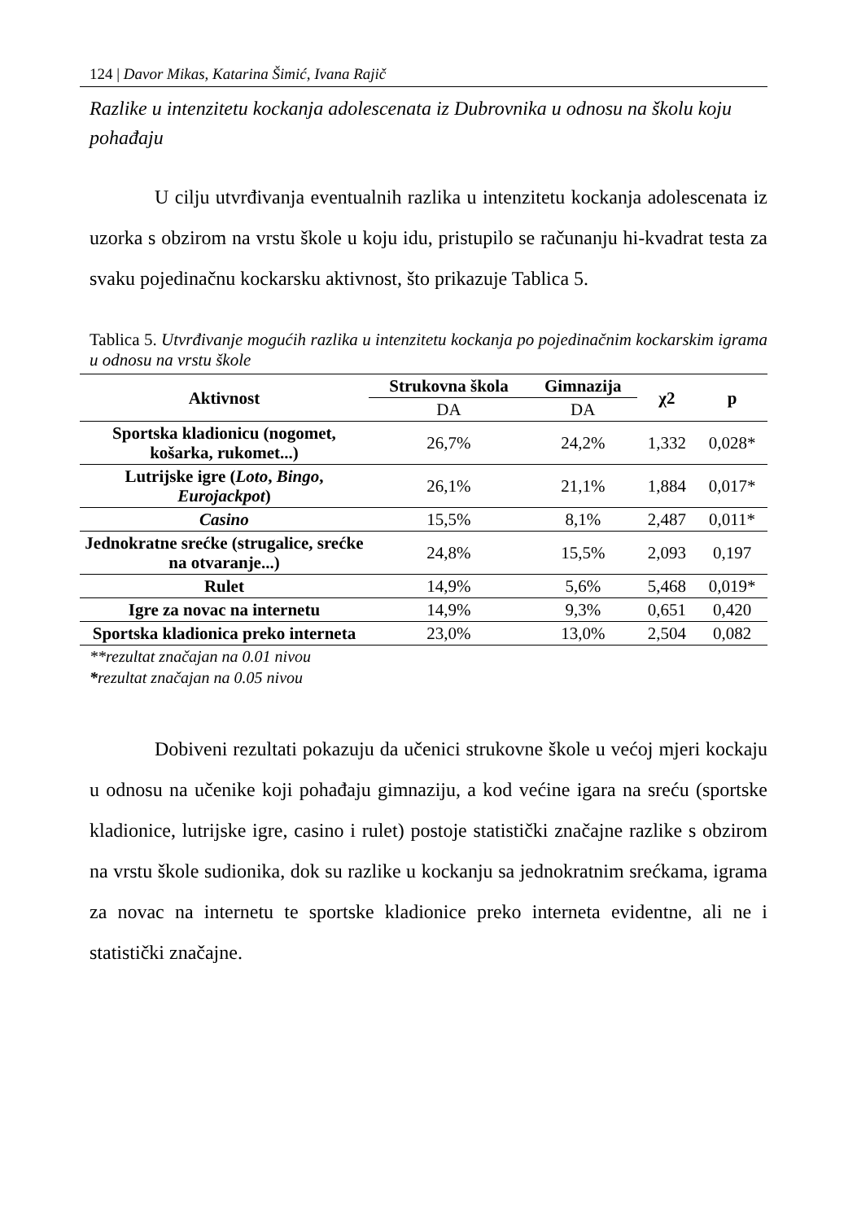124 | Davor Mikas, Katarina Šimić, Ivana Rajič
Razlike u intenzitetu kockanja adolescenata iz Dubrovnika u odnosu na školu koju pohađaju
U cilju utvrđivanja eventualnih razlika u intenzitetu kockanja adolescenata iz uzorka s obzirom na vrstu škole u koju idu, pristupilo se računanju hi-kvadrat testa za svaku pojedinačnu kockarsku aktivnost, što prikazuje Tablica 5.
Tablica 5. Utvrđivanje mogućih razlika u intenzitetu kockanja po pojedinačnim kockarskim igrama u odnosu na vrstu škole
| Aktivnost | Strukovna škola | Gimnazija | χ2 | p |
| --- | --- | --- | --- | --- |
| | DA | DA | | |
| Sportska kladionicu (nogomet, košarka, rukomet...) | 26,7% | 24,2% | 1,332 | 0,028* |
| Lutrijske igre ( Loto , Bingo , Eurojackpot ) | 26,1% | 21,1% | 1,884 | 0,017* |
| Casino | 15,5% | 8,1% | 2,487 | 0,011* |
| Jednokratne srećke (strugalice, srećke na otvaranje...) | 24,8% | 15,5% | 2,093 | 0,197 |
| Rulet | 14,9% | 5,6% | 5,468 | 0,019* |
| Igre za novac na internetu | 14,9% | 9,3% | 0,651 | 0,420 |
| Sportska kladionica preko interneta | 23,0% | 13,0% | 2,504 | 0,082 |
**rezultat značajan na 0.01 nivou
*rezultat značajan na 0.05 nivou
Dobiveni rezultati pokazuju da učenici strukovne škole u većoj mjeri kockaju u odnosu na učenike koji pohađaju gimnaziju, a kod većine igara na sreću (sportske kladionice, lutrijske igre, casino i rulet) postoje statistički značajne razlike s obzirom na vrstu škole sudionika, dok su razlike u kockanju sa jednokratnim srećkama, igrama za novac na internetu te sportske kladionice preko interneta evidentne, ali ne i statistički značajne.